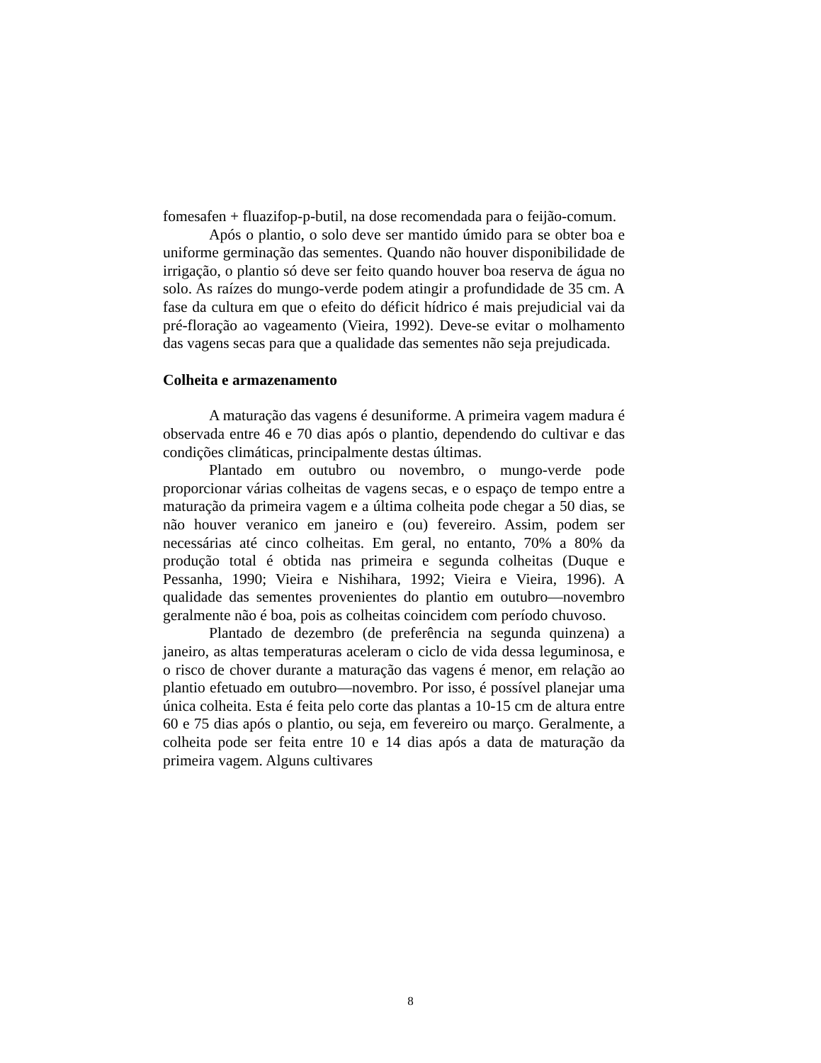fomesafen + fluazifop-p-butil, na dose recomendada para o feijão-comum.
Após o plantio, o solo deve ser mantido úmido para se obter boa e uniforme germinação das sementes. Quando não houver disponibilidade de irrigação, o plantio só deve ser feito quando houver boa reserva de água no solo. As raízes do mungo-verde podem atingir a profundidade de 35 cm. A fase da cultura em que o efeito do déficit hídrico é mais prejudicial vai da pré-floração ao vageamento (Vieira, 1992). Deve-se evitar o molhamento das vagens secas para que a qualidade das sementes não seja prejudicada.
Colheita e armazenamento
A maturação das vagens é desuniforme. A primeira vagem madura é observada entre 46 e 70 dias após o plantio, dependendo do cultivar e das condições climáticas, principalmente destas últimas.
Plantado em outubro ou novembro, o mungo-verde pode proporcionar várias colheitas de vagens secas, e o espaço de tempo entre a maturação da primeira vagem e a última colheita pode chegar a 50 dias, se não houver veranico em janeiro e (ou) fevereiro. Assim, podem ser necessárias até cinco colheitas. Em geral, no entanto, 70% a 80% da produção total é obtida nas primeira e segunda colheitas (Duque e Pessanha, 1990; Vieira e Nishihara, 1992; Vieira e Vieira, 1996). A qualidade das sementes provenientes do plantio em outubro—novembro geralmente não é boa, pois as colheitas coincidem com período chuvoso.
Plantado de dezembro (de preferência na segunda quinzena) a janeiro, as altas temperaturas aceleram o ciclo de vida dessa leguminosa, e o risco de chover durante a maturação das vagens é menor, em relação ao plantio efetuado em outubro—novembro. Por isso, é possível planejar uma única colheita. Esta é feita pelo corte das plantas a 10-15 cm de altura entre 60 e 75 dias após o plantio, ou seja, em fevereiro ou março. Geralmente, a colheita pode ser feita entre 10 e 14 dias após a data de maturação da primeira vagem. Alguns cultivares
8